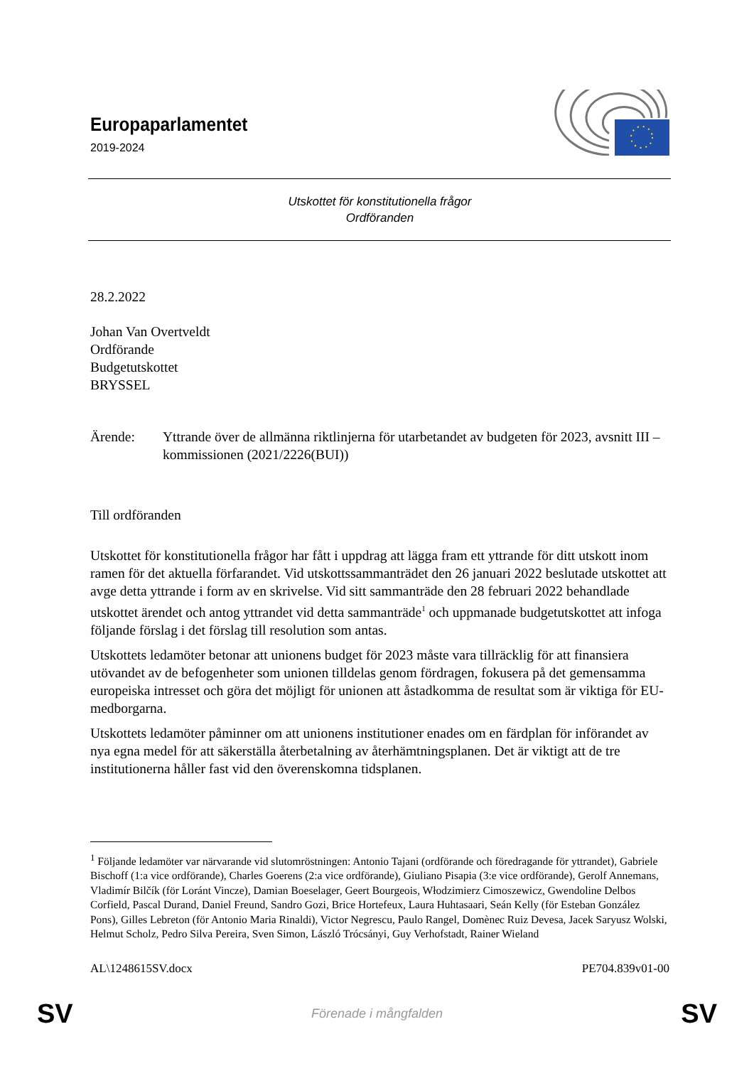Europaparlamentet
2019-2024
Utskottet för konstitutionella frågor
Ordföranden
28.2.2022
Johan Van Overtveldt
Ordförande
Budgetutskottet
BRYSSEL
Ärende: Yttrande över de allmänna riktlinjerna för utarbetandet av budgeten för 2023, avsnitt III – kommissionen (2021/2226(BUI))
Till ordföranden
Utskottet för konstitutionella frågor har fått i uppdrag att lägga fram ett yttrande för ditt utskott inom ramen för det aktuella förfarandet. Vid utskottssammanträdet den 26 januari 2022 beslutade utskottet att avge detta yttrande i form av en skrivelse. Vid sitt sammanträde den 28 februari 2022 behandlade utskottet ärendet och antog yttrandet vid detta sammanträde<sup>1</sup> och uppmanade budgetutskottet att infoga följande förslag i det förslag till resolution som antas.
Utskottets ledamöter betonar att unionens budget för 2023 måste vara tillräcklig för att finansiera utövandet av de befogenheter som unionen tilldelas genom fördragen, fokusera på det gemensamma europeiska intresset och göra det möjligt för unionen att åstadkomma de resultat som är viktiga för EU-medborgarna.
Utskottets ledamöter påminner om att unionens institutioner enades om en färdplan för införandet av nya egna medel för att säkerställa återbetalning av återhämtningsplanen. Det är viktigt att de tre institutionerna håller fast vid den överenskomna tidsplanen.
<sup>1</sup> Följande ledamöter var närvarande vid slutomröstningen: Antonio Tajani (ordförande och föredragande för yttrandet), Gabriele Bischoff (1:a vice ordförande), Charles Goerens (2:a vice ordförande), Giuliano Pisapia (3:e vice ordförande), Gerolf Annemans, Vladimír Bilčík (för Loránt Vincze), Damian Boeselager, Geert Bourgeois, Włodzimierz Cimoszewicz, Gwendoline Delbos Corfield, Pascal Durand, Daniel Freund, Sandro Gozi, Brice Hortefeux, Laura Huhtasaari, Seán Kelly (för Esteban González Pons), Gilles Lebreton (för Antonio Maria Rinaldi), Victor Negrescu, Paulo Rangel, Domènec Ruiz Devesa, Jacek Saryusz Wolski, Helmut Scholz, Pedro Silva Pereira, Sven Simon, László Trócsányi, Guy Verhofstadt, Rainer Wieland
AL\1248615SV.docx PE704.839v01-00
SV Förenade i mångfalden SV